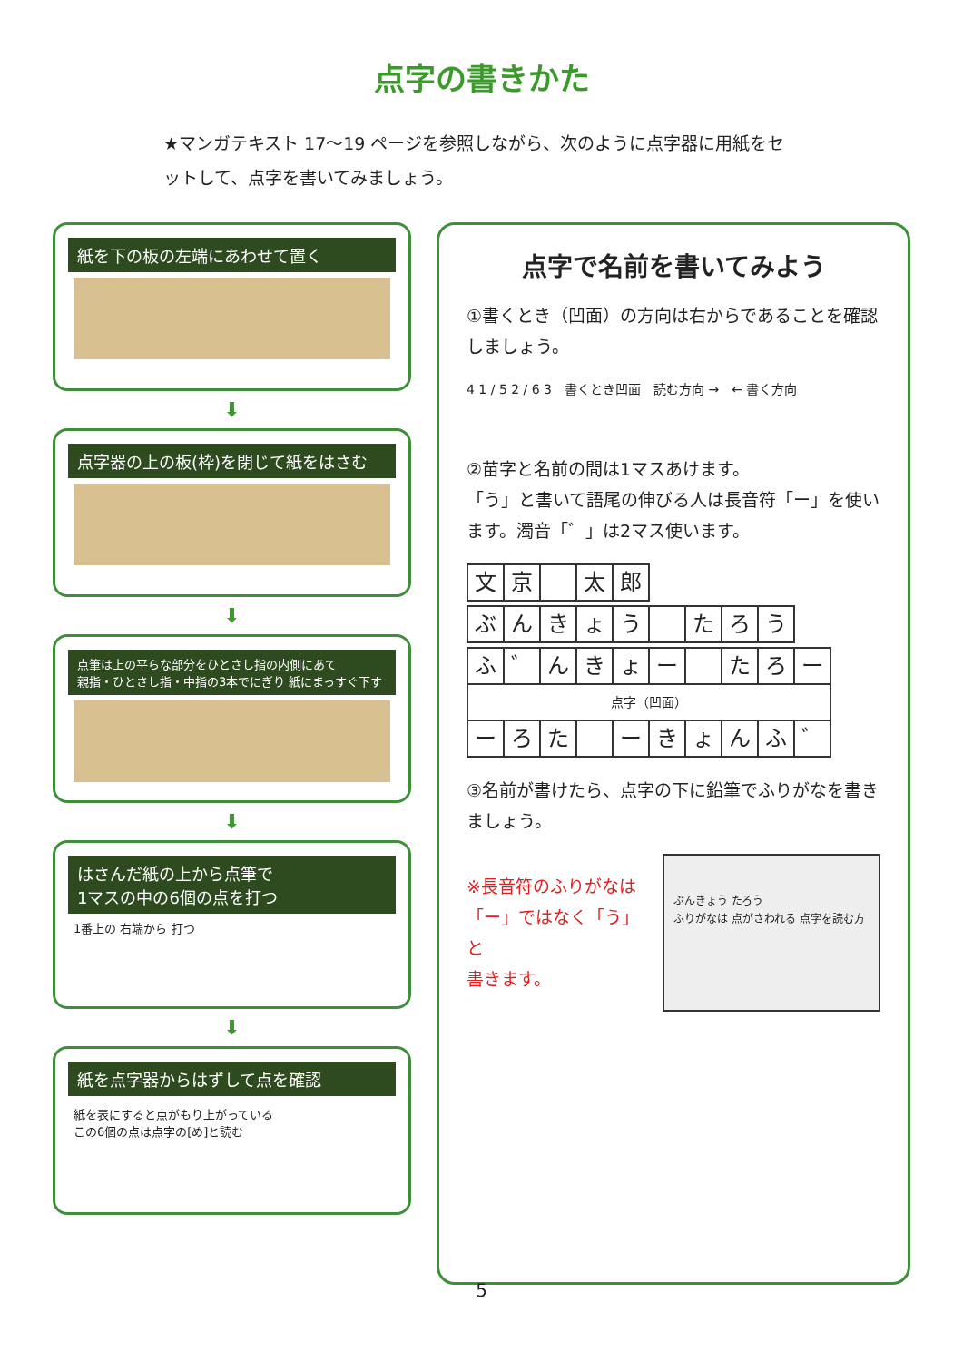点字の書きかた
★マンガテキスト 17〜19 ページを参照しながら、次のように点字器に用紙をセットして、点字を書いてみましょう。
紙を下の板の左端にあわせて置く
⬇
点字器の上の板(枠)を閉じて紙をはさむ
⬇
点筆は上の平らな部分をひとさし指の内側にあて
親指・ひとさし指・中指の3本でにぎり 紙にまっすぐ下す
⬇
はさんだ紙の上から点筆で
1マスの中の6個の点を打つ
1番上の 右端から 打つ
⬇
紙を点字器からはずして点を確認
紙を表にすると点がもり上がっている
この6個の点は点字の[め]と読む
点字で名前を書いてみよう
①書くとき（凹面）の方向は右からであることを確認しましょう。
4 1 / 5 2 / 6 3　書くとき凹面　読む方向 →　← 書く方向
②苗字と名前の間は1マスあけます。
「う」と書いて語尾の伸びる人は長音符「ー」を使います。濁音「゛」は2マス使います。
| 文 | 京 | | 太 | 郎 |
| ぶ | ん | き | ょ | う | | た | ろ | う |
| ふ | ゛ | ん | き | ょ | ー | | た | ろ | ー |
| 点字（凹面） | | | | | | | | | |
| ー | ろ | た | | ー | き | ょ | ん | ふ | ゛ |
③名前が書けたら、点字の下に鉛筆でふりがなを書きましょう。
※長音符のふりがなは
「ー」ではなく「う」と
書きます。
ぶんきょう たろう
ふりがなは 点がさわれる 点字を読む方
5